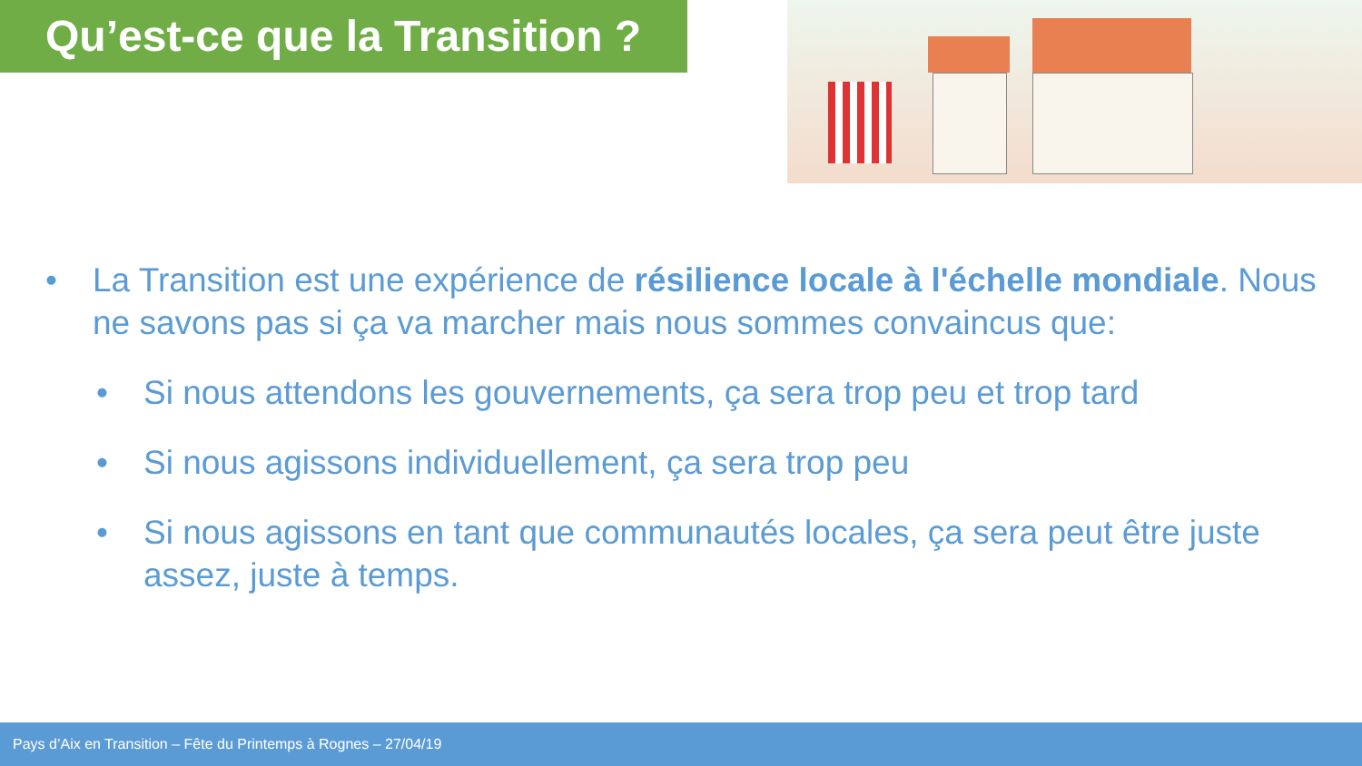Qu’est-ce que la Transition ?
• La Transition est une expérience de résilience locale à l'échelle mondiale. Nous ne savons pas si ça va marcher mais nous sommes convaincus que:
• Si nous attendons les gouvernements, ça sera trop peu et trop tard
• Si nous agissons individuellement, ça sera trop peu
• Si nous agissons en tant que communautés locales, ça sera peut être juste assez, juste à temps.
Pays d’Aix en Transition – Fête du Printemps à Rognes – 27/04/19